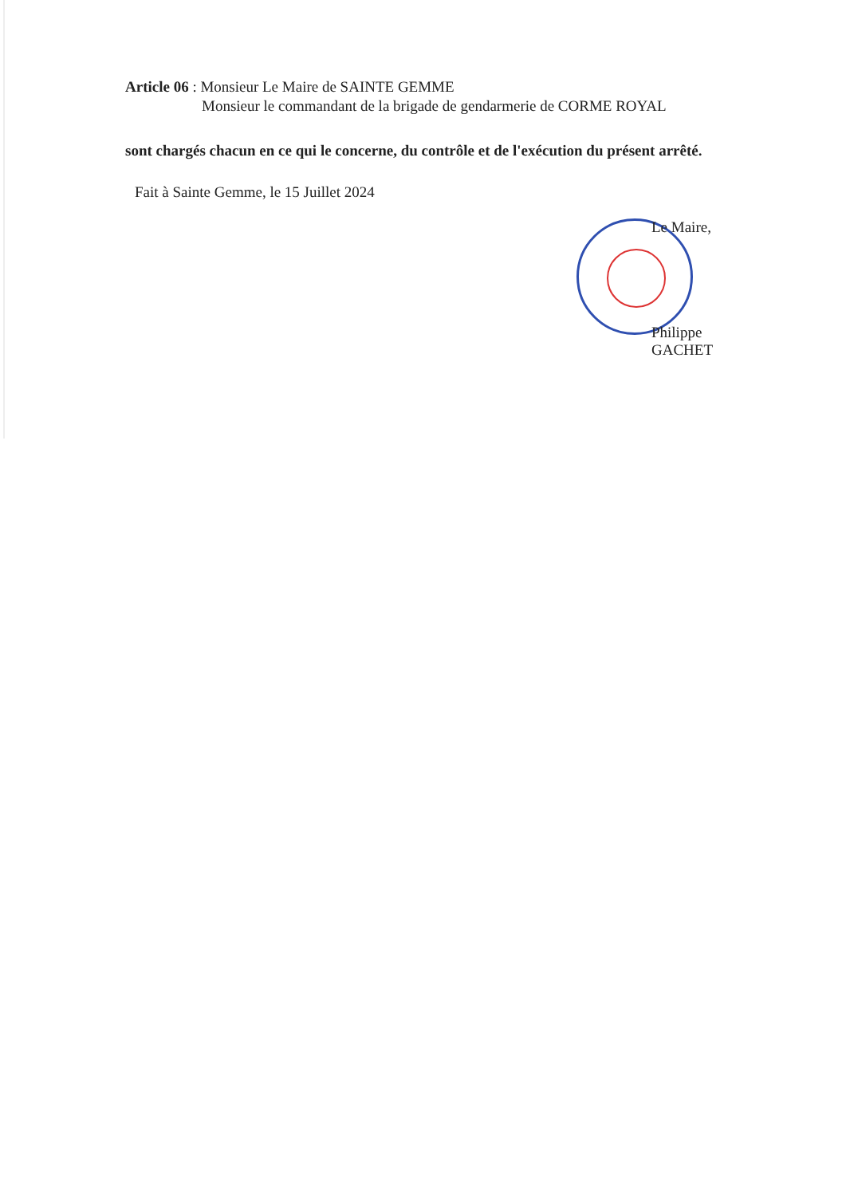Article 06 : Monsieur Le Maire de SAINTE GEMME
Monsieur le commandant de la brigade de gendarmerie de CORME ROYAL
sont chargés chacun en ce qui le concerne, du contrôle et de l'exécution du présent arrêté.
Fait à Sainte Gemme, le 15 Juillet 2024
Le Maire,
Philippe GACHET